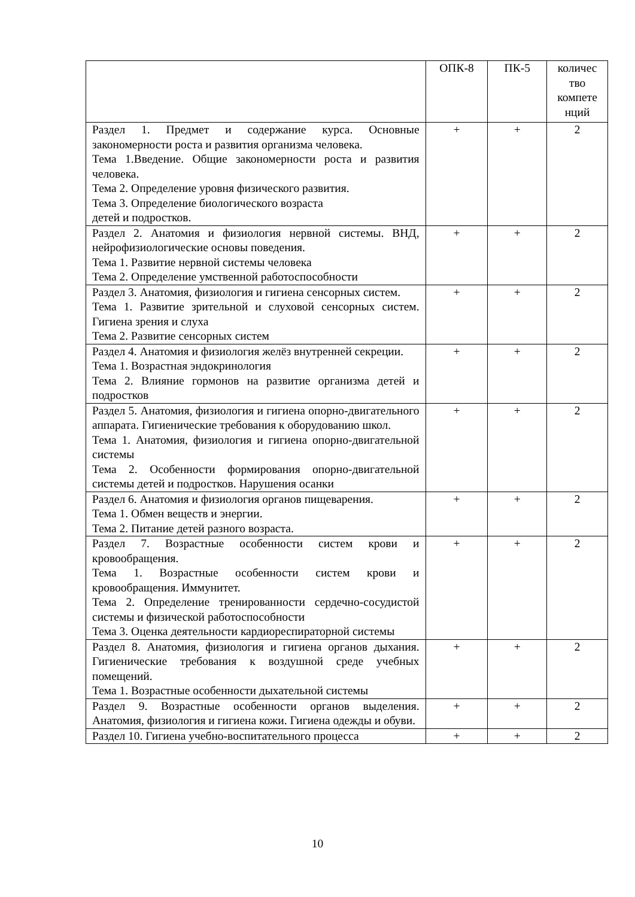| | ОПК-8 | ПК-5 | количес тво компете нций |
| --- | --- | --- | --- |
| Раздел 1. Предмет и содержание курса. Основные закономерности роста и развития организма человека. Тема 1.Введение. Общие закономерности роста и развития человека. Тема 2. Определение уровня физического развития. Тема 3. Определение биологического возраста детей и подростков. | + | + | 2 |
| Раздел 2. Анатомия и физиология нервной системы. ВНД, нейрофизиологические основы поведения. Тема 1. Развитие нервной системы человека Тема 2. Определение умственной работоспособности | + | + | 2 |
| Раздел 3. Анатомия, физиология и гигиена сенсорных систем. Тема 1. Развитие зрительной и слуховой сенсорных систем. Гигиена зрения и слуха Тема 2. Развитие сенсорных систем | + | + | 2 |
| Раздел 4. Анатомия и физиология желёз внутренней секреции. Тема 1. Возрастная эндокринология Тема 2. Влияние гормонов на развитие организма детей и подростков | + | + | 2 |
| Раздел 5. Анатомия, физиология и гигиена опорно-двигательного аппарата. Гигиенические требования к оборудованию школ. Тема 1. Анатомия, физиология и гигиена опорно-двигательной системы Тема 2. Особенности формирования опорно-двигательной системы детей и подростков. Нарушения осанки | + | + | 2 |
| Раздел 6. Анатомия и физиология органов пищеварения. Тема 1. Обмен веществ и энергии. Тема 2. Питание детей разного возраста. | + | + | 2 |
| Раздел 7. Возрастные особенности систем крови и кровообращения. Тема 1. Возрастные особенности систем крови и кровообращения. Иммунитет. Тема 2. Определение тренированности сердечно-сосудистой системы и физической работоспособности Тема 3. Оценка деятельности кардиореспираторной системы | + | + | 2 |
| Раздел 8. Анатомия, физиология и гигиена органов дыхания. Гигиенические требования к воздушной среде учебных помещений. Тема 1. Возрастные особенности дыхательной системы | + | + | 2 |
| Раздел 9. Возрастные особенности органов выделения. Анатомия, физиология и гигиена кожи. Гигиена одежды и обуви. | + | + | 2 |
| Раздел 10. Гигиена учебно-воспитательного процесса | + | + | 2 |
10